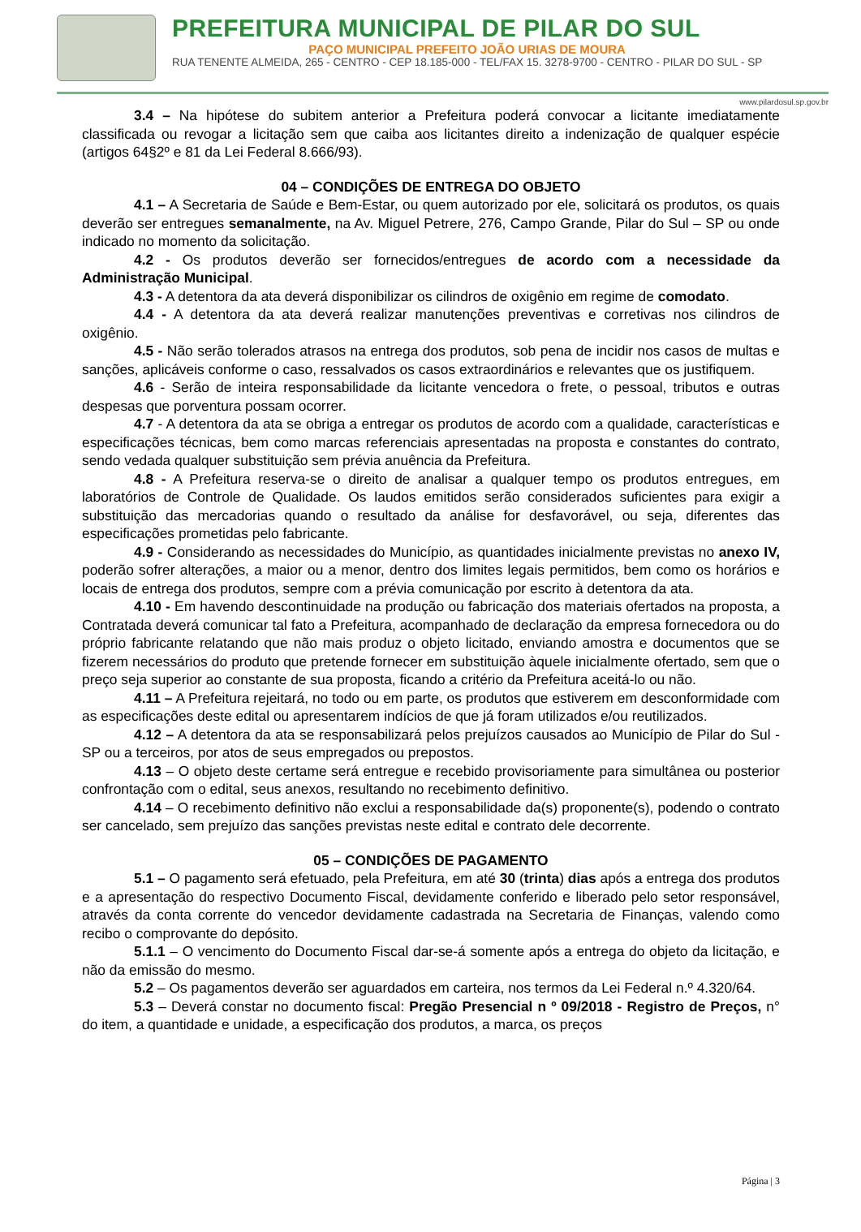PREFEITURA MUNICIPAL DE PILAR DO SUL
PAÇO MUNICIPAL PREFEITO JOÃO URIAS DE MOURA
RUA TENENTE ALMEIDA, 265 - CENTRO - CEP 18.185-000 - TEL/FAX 15. 3278-9700 - CENTRO - PILAR DO SUL - SP
www.pilardosul.sp.gov.br
3.4 – Na hipótese do subitem anterior a Prefeitura poderá convocar a licitante imediatamente classificada ou revogar a licitação sem que caiba aos licitantes direito a indenização de qualquer espécie (artigos 64§2º e 81 da Lei Federal 8.666/93).
04 – CONDIÇÕES DE ENTREGA DO OBJETO
4.1 – A Secretaria de Saúde e Bem-Estar, ou quem autorizado por ele, solicitará os produtos, os quais deverão ser entregues semanalmente, na Av. Miguel Petrere, 276, Campo Grande, Pilar do Sul – SP ou onde indicado no momento da solicitação.
4.2 - Os produtos deverão ser fornecidos/entregues de acordo com a necessidade da Administração Municipal.
4.3 - A detentora da ata deverá disponibilizar os cilindros de oxigênio em regime de comodato.
4.4 - A detentora da ata deverá realizar manutenções preventivas e corretivas nos cilindros de oxigênio.
4.5 - Não serão tolerados atrasos na entrega dos produtos, sob pena de incidir nos casos de multas e sanções, aplicáveis conforme o caso, ressalvados os casos extraordinários e relevantes que os justifiquem.
4.6 - Serão de inteira responsabilidade da licitante vencedora o frete, o pessoal, tributos e outras despesas que porventura possam ocorrer.
4.7 - A detentora da ata se obriga a entregar os produtos de acordo com a qualidade, características e especificações técnicas, bem como marcas referenciais apresentadas na proposta e constantes do contrato, sendo vedada qualquer substituição sem prévia anuência da Prefeitura.
4.8 - A Prefeitura reserva-se o direito de analisar a qualquer tempo os produtos entregues, em laboratórios de Controle de Qualidade. Os laudos emitidos serão considerados suficientes para exigir a substituição das mercadorias quando o resultado da análise for desfavorável, ou seja, diferentes das especificações prometidas pelo fabricante.
4.9 - Considerando as necessidades do Município, as quantidades inicialmente previstas no anexo IV, poderão sofrer alterações, a maior ou a menor, dentro dos limites legais permitidos, bem como os horários e locais de entrega dos produtos, sempre com a prévia comunicação por escrito à detentora da ata.
4.10 - Em havendo descontinuidade na produção ou fabricação dos materiais ofertados na proposta, a Contratada deverá comunicar tal fato a Prefeitura, acompanhado de declaração da empresa fornecedora ou do próprio fabricante relatando que não mais produz o objeto licitado, enviando amostra e documentos que se fizerem necessários do produto que pretende fornecer em substituição àquele inicialmente ofertado, sem que o preço seja superior ao constante de sua proposta, ficando a critério da Prefeitura aceitá-lo ou não.
4.11 – A Prefeitura rejeitará, no todo ou em parte, os produtos que estiverem em desconformidade com as especificações deste edital ou apresentarem indícios de que já foram utilizados e/ou reutilizados.
4.12 – A detentora da ata se responsabilizará pelos prejuízos causados ao Município de Pilar do Sul - SP ou a terceiros, por atos de seus empregados ou prepostos.
4.13 – O objeto deste certame será entregue e recebido provisoriamente para simultânea ou posterior confrontação com o edital, seus anexos, resultando no recebimento definitivo.
4.14 – O recebimento definitivo não exclui a responsabilidade da(s) proponente(s), podendo o contrato ser cancelado, sem prejuízo das sanções previstas neste edital e contrato dele decorrente.
05 – CONDIÇÕES DE PAGAMENTO
5.1 – O pagamento será efetuado, pela Prefeitura, em até 30 (trinta) dias após a entrega dos produtos e a apresentação do respectivo Documento Fiscal, devidamente conferido e liberado pelo setor responsável, através da conta corrente do vencedor devidamente cadastrada na Secretaria de Finanças, valendo como recibo o comprovante do depósito.
5.1.1 – O vencimento do Documento Fiscal dar-se-á somente após a entrega do objeto da licitação, e não da emissão do mesmo.
5.2 – Os pagamentos deverão ser aguardados em carteira, nos termos da Lei Federal n.º 4.320/64.
5.3 – Deverá constar no documento fiscal: Pregão Presencial n º 09/2018 - Registro de Preços, n° do item, a quantidade e unidade, a especificação dos produtos, a marca, os preços
Página | 3